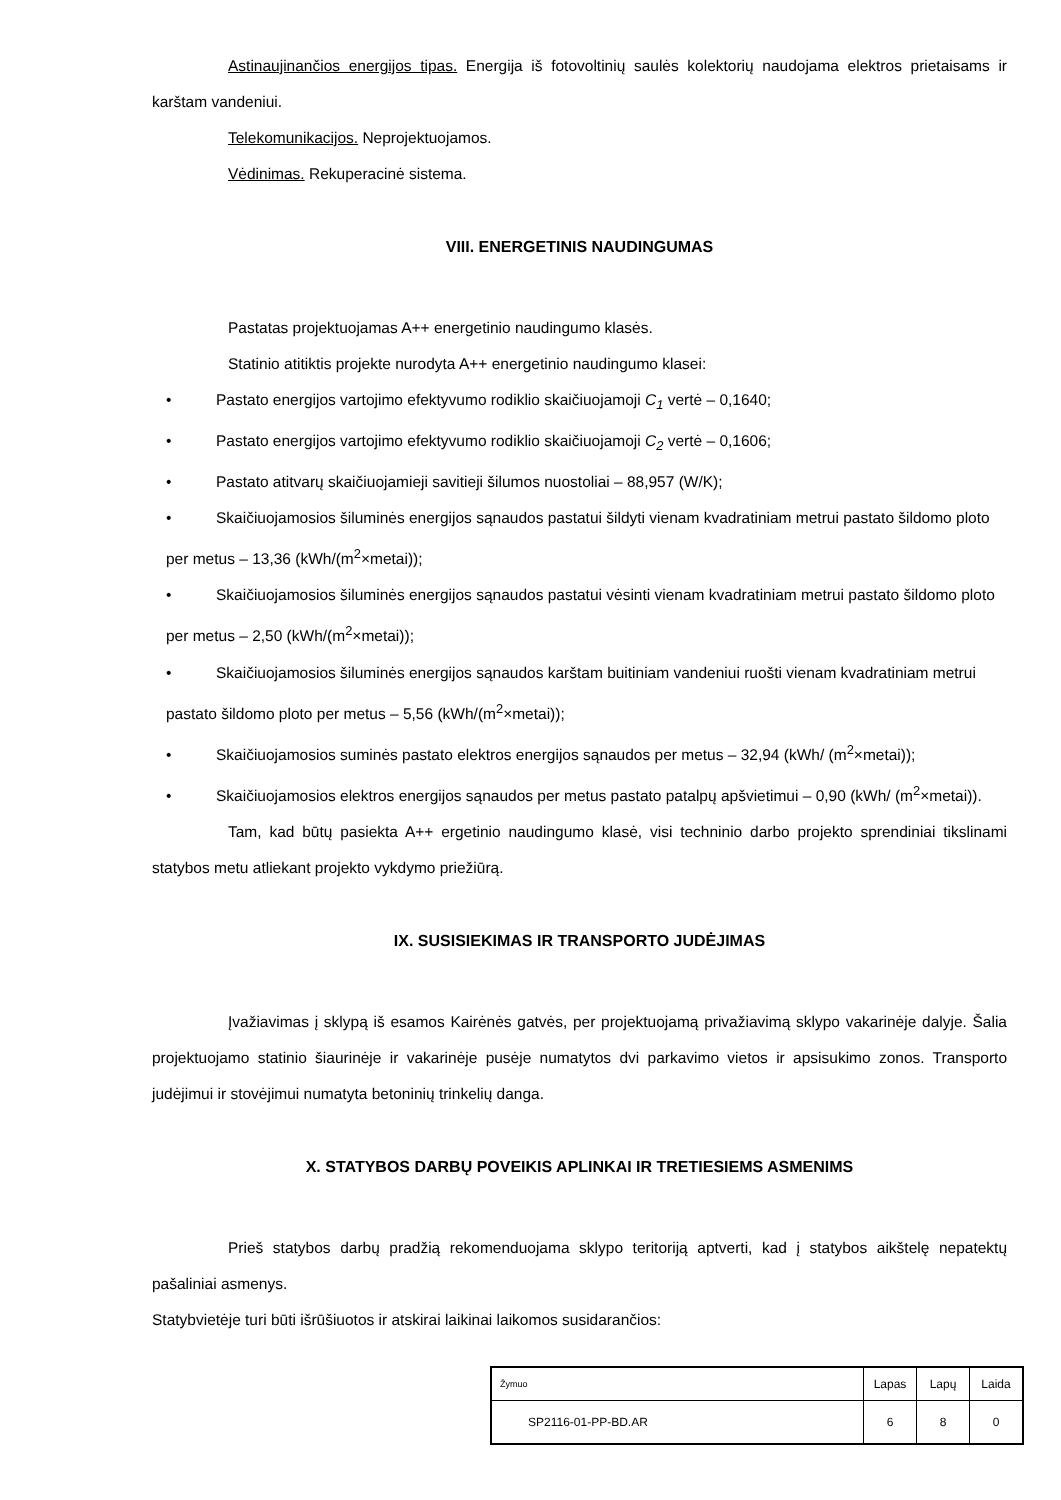Astinaujinančios energijos tipas. Energija iš fotovoltinių saulės kolektorių naudojama elektros prietaisams ir karštam vandeniui.
Telekomunikacijos. Neprojektuojamos.
Vėdinimas. Rekuperacinė sistema.
VIII. ENERGETINIS NAUDINGUMAS
Pastatas projektuojamas A++ energetinio naudingumo klasės.
Statinio atitiktis projekte nurodyta A++ energetinio naudingumo klasei:
• Pastato energijos vartojimo efektyvumo rodiklio skaičiuojamoji C<sub>1</sub> vertė – 0,1640;
• Pastato energijos vartojimo efektyvumo rodiklio skaičiuojamoji C<sub>2</sub> vertė – 0,1606;
• Pastato atitvarų skaičiuojamieji savitieji šilumos nuostoliai – 88,957 (W/K);
• Skaičiuojamosios šiluminės energijos sąnaudos pastatui šildyti vienam kvadratiniam metrui pastato šildomo ploto per metus – 13,36 (kWh/(m<sup>2</sup>×metai));
• Skaičiuojamosios šiluminės energijos sąnaudos pastatui vėsinti vienam kvadratiniam metrui pastato šildomo ploto per metus – 2,50 (kWh/(m<sup>2</sup>×metai));
• Skaičiuojamosios šiluminės energijos sąnaudos karštam buitiniam vandeniui ruošti vienam kvadratiniam metrui pastato šildomo ploto per metus – 5,56 (kWh/(m<sup>2</sup>×metai));
• Skaičiuojamosios suminės pastato elektros energijos sąnaudos per metus – 32,94 (kWh/ (m<sup>2</sup>×metai));
• Skaičiuojamosios elektros energijos sąnaudos per metus pastato patalpų apšvietimui – 0,90 (kWh/ (m<sup>2</sup>×metai)).
Tam, kad būtų pasiekta A++ ergetinio naudingumo klasė, visi techninio darbo projekto sprendiniai tikslinami statybos metu atliekant projekto vykdymo priežiūrą.
IX. SUSISIEKIMAS IR TRANSPORTO JUDĖJIMAS
Įvažiavimas į sklypą iš esamos Kairėnės gatvės, per projektuojamą privažiavimą sklypo vakarinėje dalyje. Šalia projektuojamo statinio šiaurinėje ir vakarinėje pusėje numatytos dvi parkavimo vietos ir apsisukimo zonos. Transporto judėjimui ir stovėjimui numatyta betoninių trinkelių danga.
X. STATYBOS DARBŲ POVEIKIS APLINKAI IR TRETIESIEMS ASMENIMS
Prieš statybos darbų pradžią rekomenduojama sklypo teritoriją aptverti, kad į statybos aikštelę nepatektų pašaliniai asmenys.
Statybvietėje turi būti išrūšiuotos ir atskirai laikinai laikomos susidarančios:
| Žymuo | Lapas | Lapų | Laida |
| SP2116-01-PP-BD.AR | 6 | 8 | 0 |